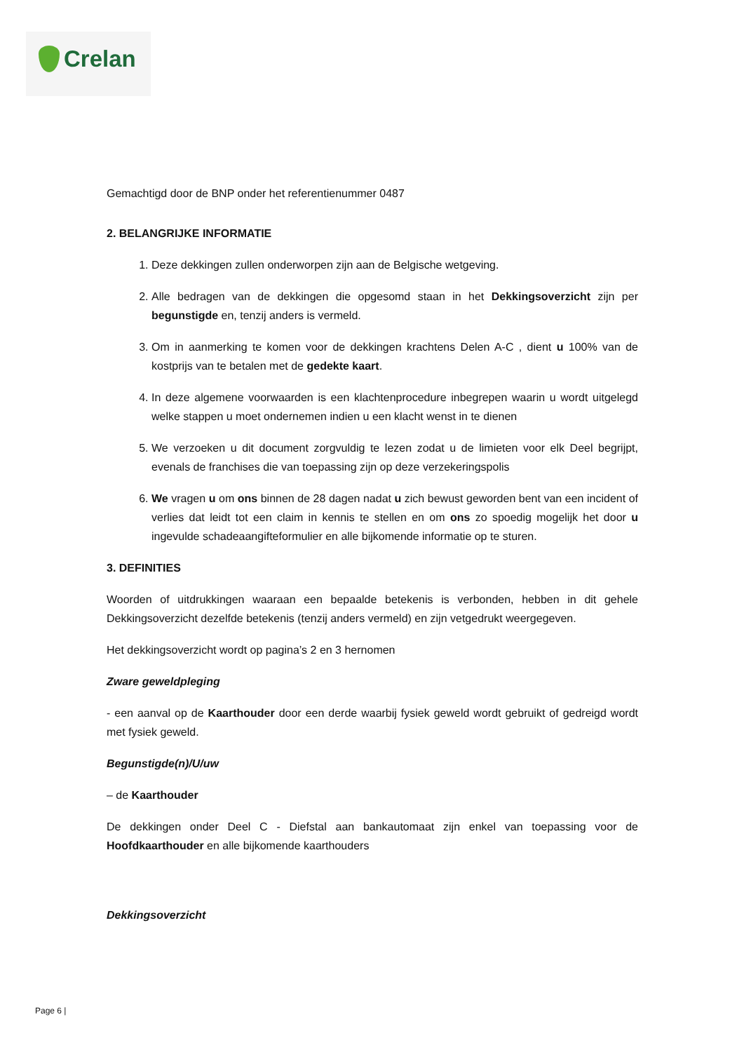Crelan
Gemachtigd door de BNP onder het referentienummer 0487
2. BELANGRIJKE INFORMATIE
1. Deze dekkingen zullen onderworpen zijn aan de Belgische wetgeving.
2. Alle bedragen van de dekkingen die opgesomd staan in het Dekkingsoverzicht zijn per begunstigde en, tenzij anders is vermeld.
3. Om in aanmerking te komen voor de dekkingen krachtens Delen A-C , dient u 100% van de kostprijs van te betalen met de gedekte kaart.
4. In deze algemene voorwaarden is een klachtenprocedure inbegrepen waarin u wordt uitgelegd welke stappen u moet ondernemen indien u een klacht wenst in te dienen
5. We verzoeken u dit document zorgvuldig te lezen zodat u de limieten voor elk Deel begrijpt, evenals de franchises die van toepassing zijn op deze verzekeringspolis
6. We vragen u om ons binnen de 28 dagen nadat u zich bewust geworden bent van een incident of verlies dat leidt tot een claim in kennis te stellen en om ons zo spoedig mogelijk het door u ingevulde schadeaangifteformulier en alle bijkomende informatie op te sturen.
3. DEFINITIES
Woorden of uitdrukkingen waaraan een bepaalde betekenis is verbonden, hebben in dit gehele Dekkingsoverzicht dezelfde betekenis (tenzij anders vermeld) en zijn vetgedrukt weergegeven.
Het dekkingsoverzicht wordt op pagina’s 2 en 3 hernomen
Zware geweldpleging
- een aanval op de Kaarthouder door een derde waarbij fysiek geweld wordt gebruikt of gedreigd wordt met fysiek geweld.
Begunstigde(n)/U/uw
– de Kaarthouder
De dekkingen onder Deel C - Diefstal aan bankautomaat zijn enkel van toepassing voor de Hoofdkaarthouder en alle bijkomende kaarthouders
Dekkingsoverzicht
Page 6 |